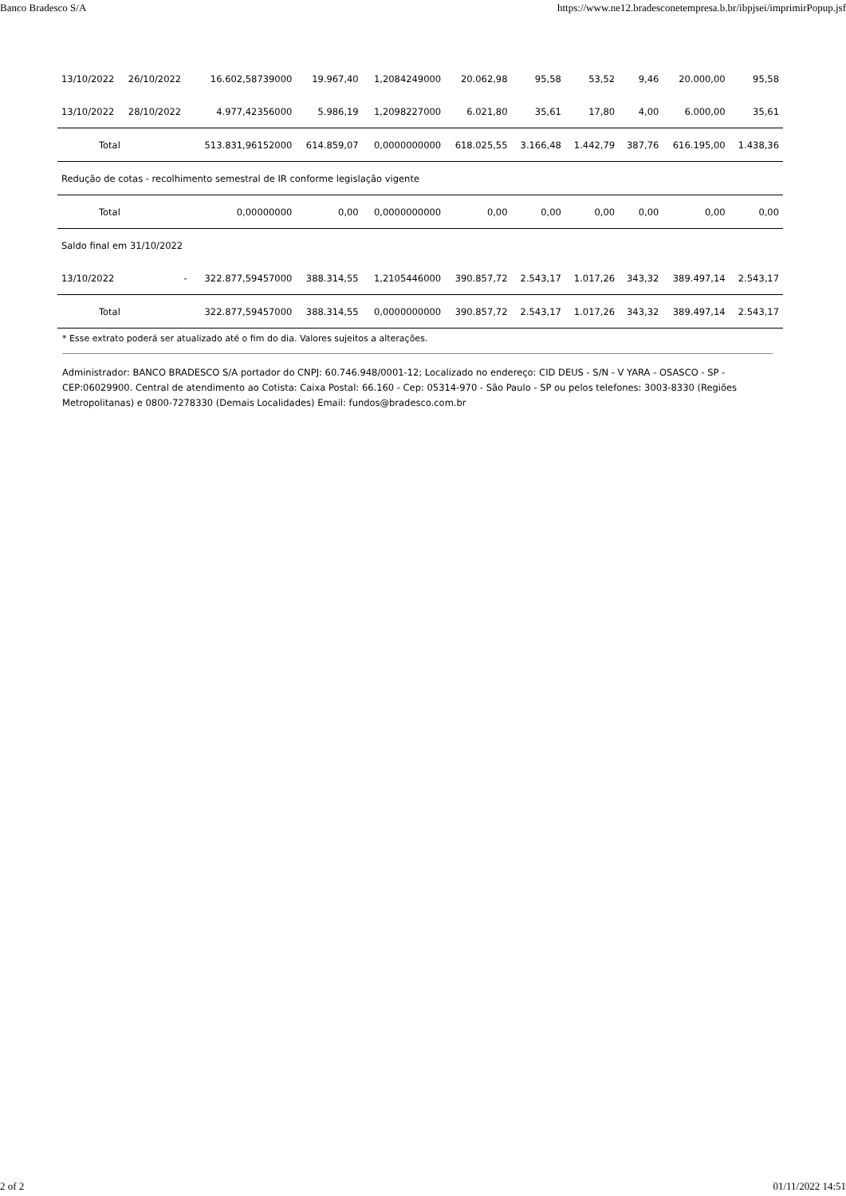Banco Bradesco S/A https://www.ne12.bradesconetempresa.b.br/ibpjsei/imprimirPopup.jsf
| 13/10/2022 | 26/10/2022 | 16.602,58739000 | 19.967,40 | 1,2084249000 | 20.062,98 | 95,58 | 53,52 | 9,46 | 20.000,00 | 95,58 |
| 13/10/2022 | 28/10/2022 | 4.977,42356000 | 5.986,19 | 1,2098227000 | 6.021,80 | 35,61 | 17,80 | 4,00 | 6.000,00 | 35,61 |
| Total | | 513.831,96152000 | 614.859,07 | 0,0000000000 | 618.025,55 | 3.166,48 | 1.442,79 | 387,76 | 616.195,00 | 1.438,36 |
| Redução de cotas - recolhimento semestral de IR conforme legislação vigente | | | | | | | | | | |
| Total | | 0,00000000 | 0,00 | 0,0000000000 | 0,00 | 0,00 | 0,00 | 0,00 | 0,00 | 0,00 |
| Saldo final em 31/10/2022 | | | | | | | | | | |
| 13/10/2022 | - | 322.877,59457000 | 388.314,55 | 1,2105446000 | 390.857,72 | 2.543,17 | 1.017,26 | 343,32 | 389.497,14 | 2.543,17 |
| Total | | 322.877,59457000 | 388.314,55 | 0,0000000000 | 390.857,72 | 2.543,17 | 1.017,26 | 343,32 | 389.497,14 | 2.543,17 |
* Esse extrato poderá ser atualizado até o fim do dia. Valores sujeitos a alterações.
Administrador: BANCO BRADESCO S/A portador do CNPJ: 60.746.948/0001-12; Localizado no endereço: CID DEUS - S/N - V YARA - OSASCO - SP - CEP:06029900. Central de atendimento ao Cotista: Caixa Postal: 66.160 - Cep: 05314-970 - São Paulo - SP ou pelos telefones: 3003-8330 (Regiões Metropolitanas) e 0800-7278330 (Demais Localidades) Email: fundos@bradesco.com.br
2 of 2 01/11/2022 14:51